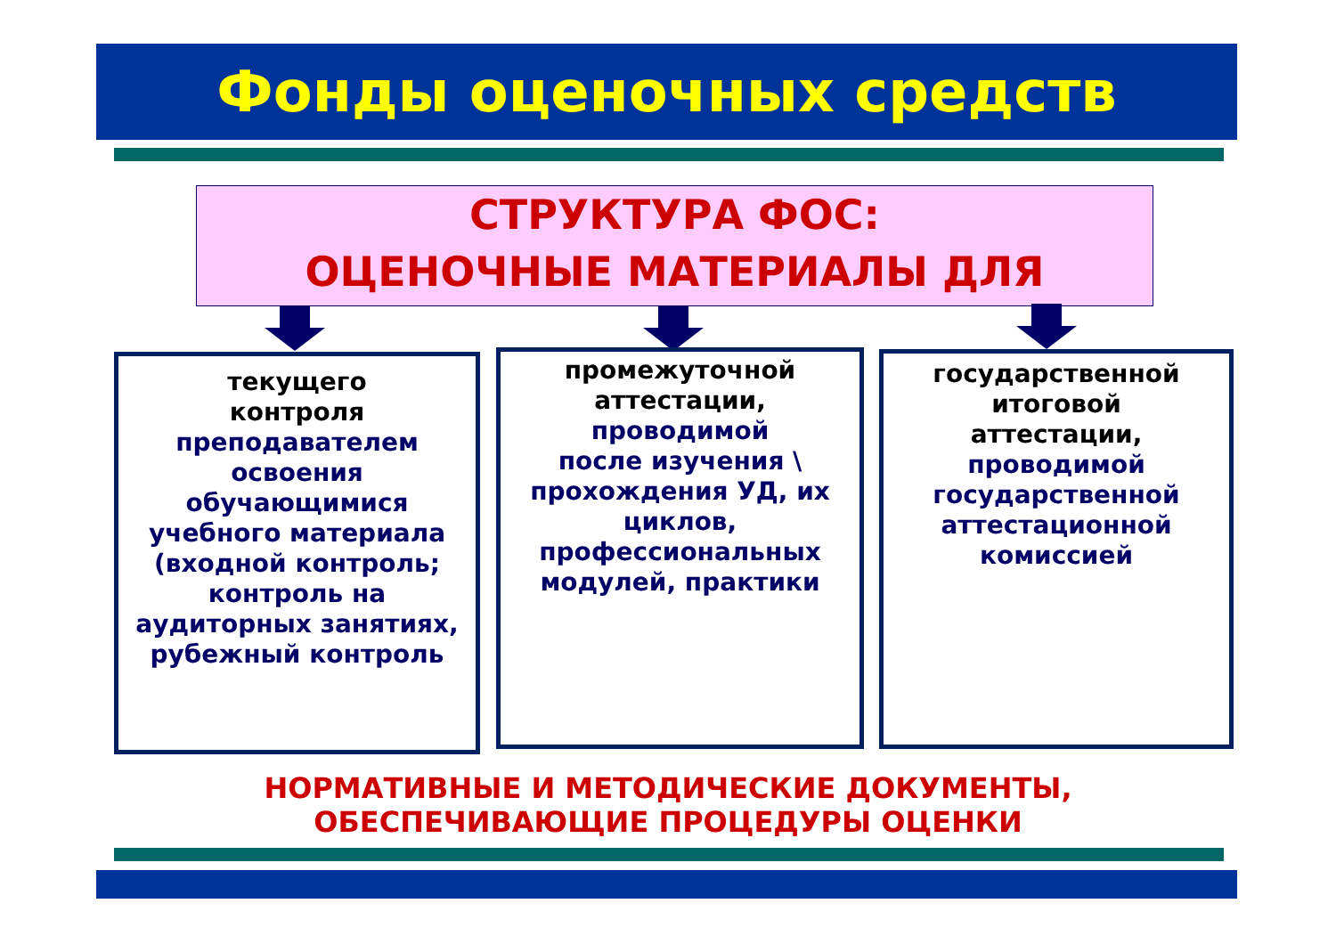Фонды оценочных средств
СТРУКТУРА ФОС:
ОЦЕНОЧНЫЕ МАТЕРИАЛЫ ДЛЯ
текущего
контроля
преподавателем
освоения обучающимися
учебного материала (входной контроль; контроль на аудиторных занятиях, рубежный контроль
промежуточной
аттестации,
проводимой
после изучения \ прохождения УД, их циклов, профессиональных модулей, практики
государственной
итоговой
аттестации,
проводимой государственной аттестационной комиссией
НОРМАТИВНЫЕ И МЕТОДИЧЕСКИЕ ДОКУМЕНТЫ,
ОБЕСПЕЧИВАЮЩИЕ ПРОЦЕДУРЫ ОЦЕНКИ